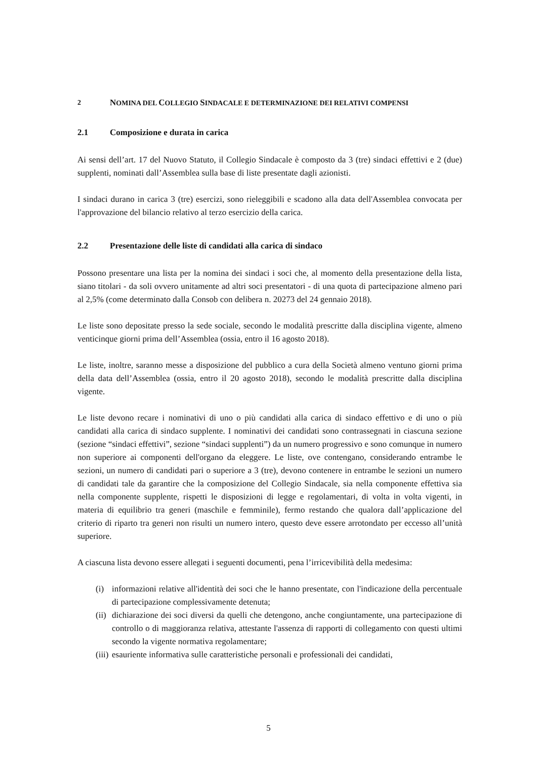2 NOMINA DEL COLLEGIO SINDACALE E DETERMINAZIONE DEI RELATIVI COMPENSI
2.1 Composizione e durata in carica
Ai sensi dell’art. 17 del Nuovo Statuto, il Collegio Sindacale è composto da 3 (tre) sindaci effettivi e 2 (due) supplenti, nominati dall’Assemblea sulla base di liste presentate dagli azionisti.
I sindaci durano in carica 3 (tre) esercizi, sono rieleggibili e scadono alla data dell'Assemblea convocata per l'approvazione del bilancio relativo al terzo esercizio della carica.
2.2 Presentazione delle liste di candidati alla carica di sindaco
Possono presentare una lista per la nomina dei sindaci i soci che, al momento della presentazione della lista, siano titolari - da soli ovvero unitamente ad altri soci presentatori - di una quota di partecipazione almeno pari al 2,5% (come determinato dalla Consob con delibera n. 20273 del 24 gennaio 2018).
Le liste sono depositate presso la sede sociale, secondo le modalità prescritte dalla disciplina vigente, almeno venticinque giorni prima dell’Assemblea (ossia, entro il 16 agosto 2018).
Le liste, inoltre, saranno messe a disposizione del pubblico a cura della Società almeno ventuno giorni prima della data dell’Assemblea (ossia, entro il 20 agosto 2018), secondo le modalità prescritte dalla disciplina vigente.
Le liste devono recare i nominativi di uno o più candidati alla carica di sindaco effettivo e di uno o più candidati alla carica di sindaco supplente. I nominativi dei candidati sono contrassegnati in ciascuna sezione (sezione “sindaci effettivi”, sezione “sindaci supplenti”) da un numero progressivo e sono comunque in numero non superiore ai componenti dell'organo da eleggere. Le liste, ove contengano, considerando entrambe le sezioni, un numero di candidati pari o superiore a 3 (tre), devono contenere in entrambe le sezioni un numero di candidati tale da garantire che la composizione del Collegio Sindacale, sia nella componente effettiva sia nella componente supplente, rispetti le disposizioni di legge e regolamentari, di volta in volta vigenti, in materia di equilibrio tra generi (maschile e femminile), fermo restando che qualora dall’applicazione del criterio di riparto tra generi non risulti un numero intero, questo deve essere arrotondato per eccesso all’unità superiore.
A ciascuna lista devono essere allegati i seguenti documenti, pena l’irricevibilità della medesima:
(i) informazioni relative all'identità dei soci che le hanno presentate, con l'indicazione della percentuale di partecipazione complessivamente detenuta;
(ii) dichiarazione dei soci diversi da quelli che detengono, anche congiuntamente, una partecipazione di controllo o di maggioranza relativa, attestante l'assenza di rapporti di collegamento con questi ultimi secondo la vigente normativa regolamentare;
(iii) esauriente informativa sulle caratteristiche personali e professionali dei candidati,
5